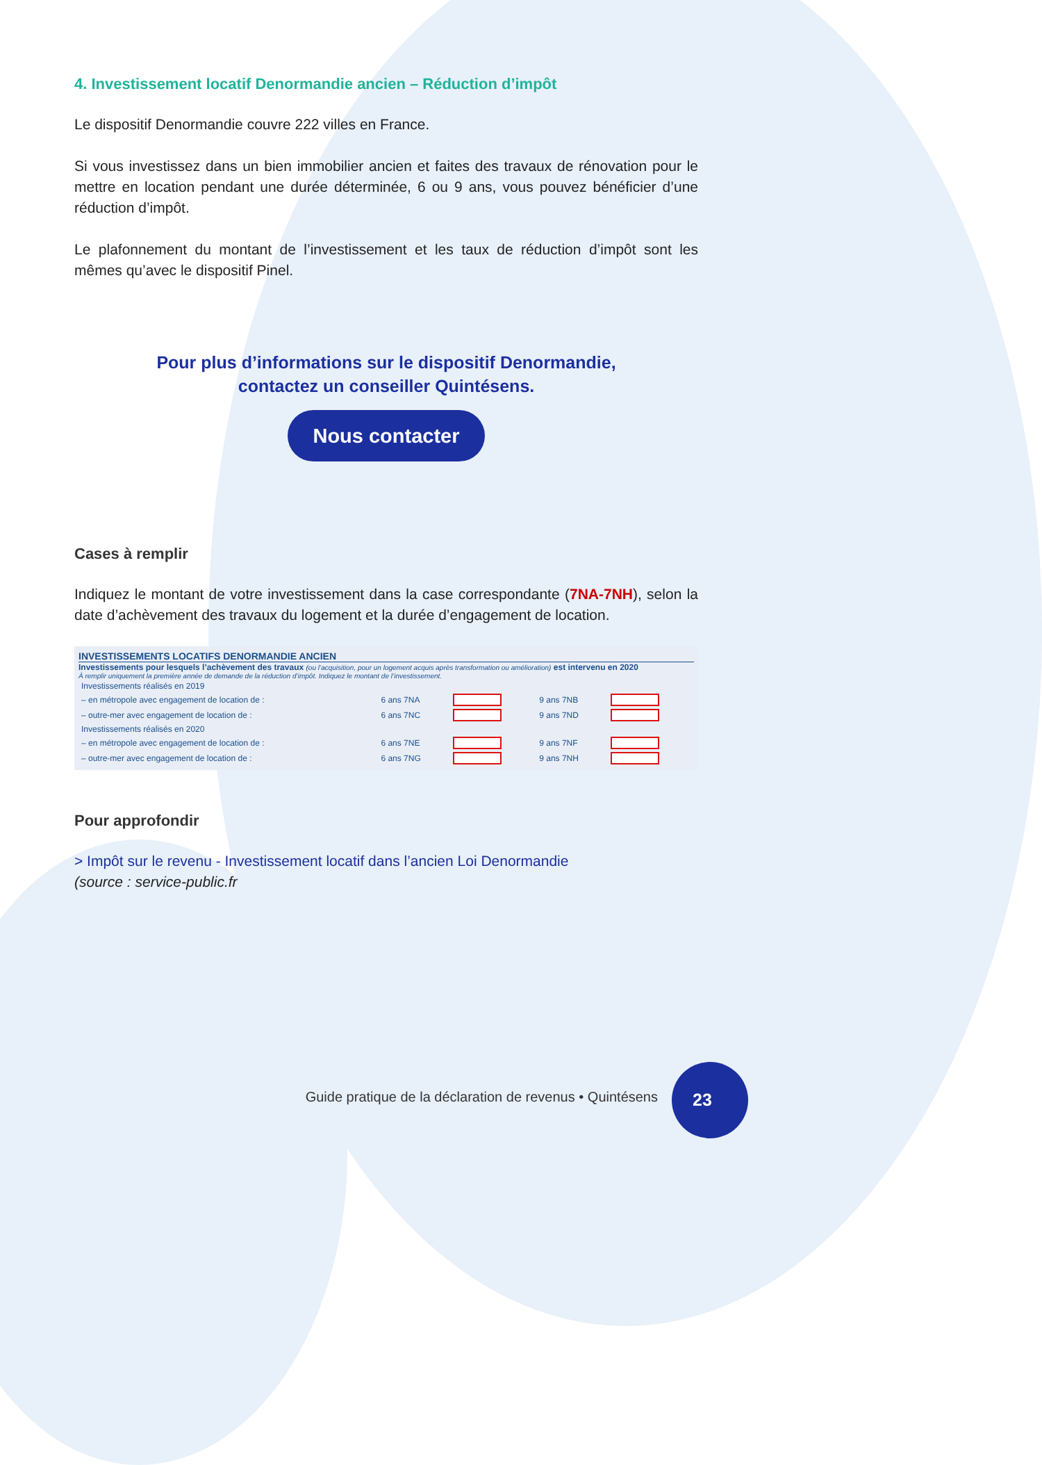4. Investissement locatif Denormandie ancien – Réduction d’impôt
Le dispositif Denormandie couvre 222 villes en France.
Si vous investissez dans un bien immobilier ancien et faites des travaux de rénovation pour le mettre en location pendant une durée déterminée, 6 ou 9 ans, vous pouvez bénéficier d’une réduction d’impôt.
Le plafonnement du montant de l’investissement et les taux de réduction d’impôt sont les mêmes qu’avec le dispositif Pinel.
Pour plus d’informations sur le dispositif Denormandie,
contactez un conseiller Quintésens.
Nous contacter
Cases à remplir
Indiquez le montant de votre investissement dans la case correspondante (7NA-7NH), selon la date d’achèvement des travaux du logement et la durée d’engagement de location.
INVESTISSEMENTS LOCATIFS DENORMANDIE ANCIEN
Investissements pour lesquels l’achèvement des travaux (ou l’acquisition, pour un logement acquis après transformation ou amélioration) est intervenu en 2020
À remplir uniquement la première année de demande de la réduction d’impôt. Indiquez le montant de l’investissement.
| Investissements réalisés en 2019 | | | | |
| – en métropole avec engagement de location de : | 6 ans 7NA | | 9 ans 7NB | |
| – outre-mer avec engagement de location de : | 6 ans 7NC | | 9 ans 7ND | |
| Investissements réalisés en 2020 | | | | |
| – en métropole avec engagement de location de : | 6 ans 7NE | | 9 ans 7NF | |
| – outre-mer avec engagement de location de : | 6 ans 7NG | | 9 ans 7NH | |
Pour approfondir
> Impôt sur le revenu - Investissement locatif dans l’ancien Loi Denormandie
(source : service-public.fr
Guide pratique de la déclaration de revenus • Quintésens
23